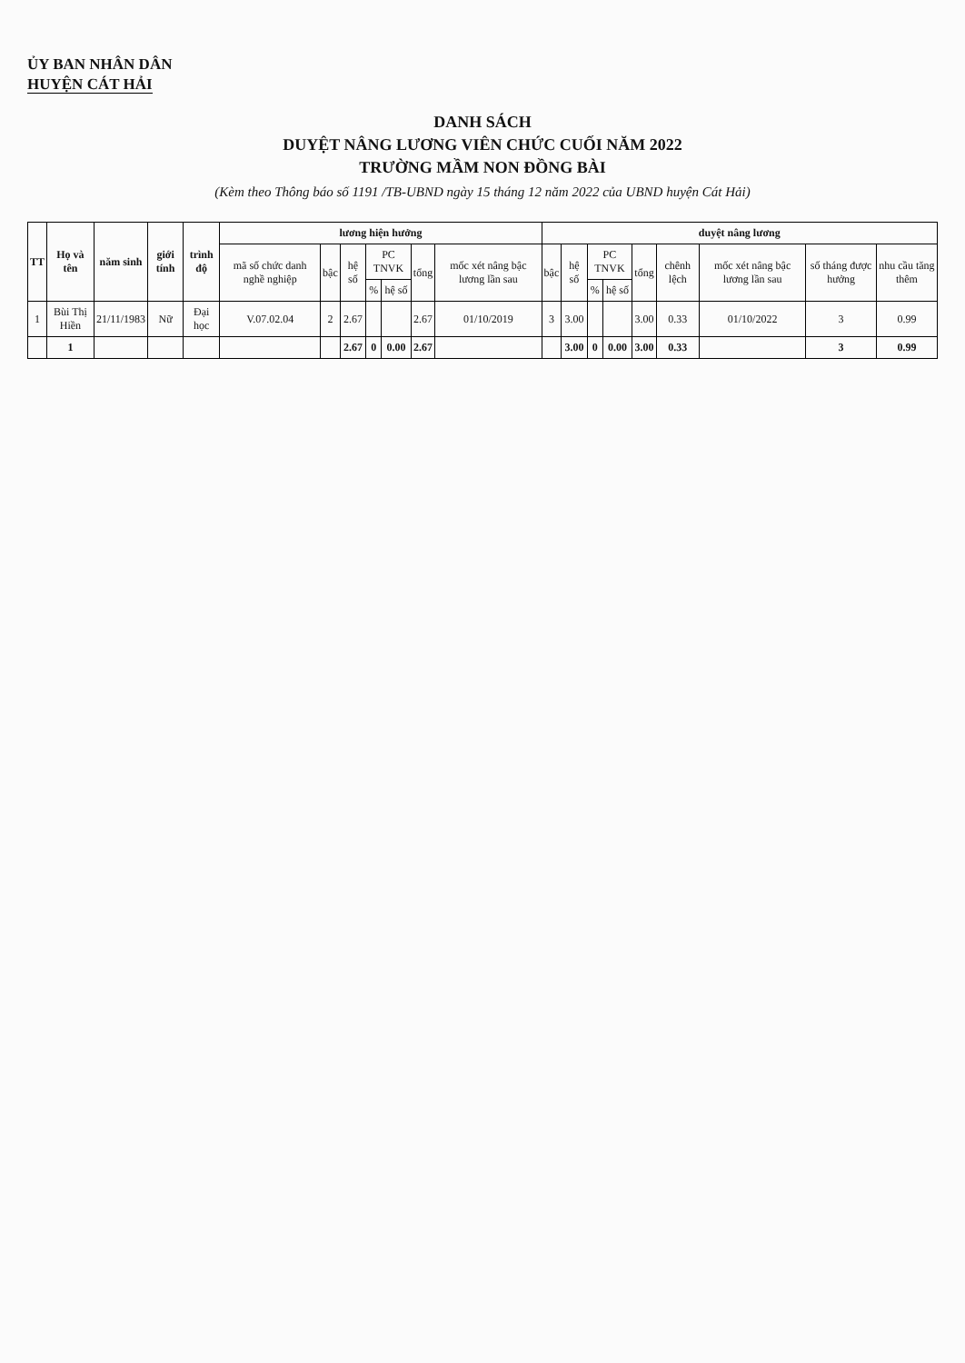ỦY BAN NHÂN DÂN
HUYỆN CÁT HẢI
DANH SÁCH
DUYỆT NÂNG LƯƠNG VIÊN CHỨC CUỐI NĂM 2022
TRƯỜNG MẦM NON ĐỒNG BÀI
(Kèm theo Thông báo số 1191 /TB-UBND ngày 15 tháng 12 năm 2022 của UBND huyện Cát Hải)
| TT | Họ và tên | năm sinh | giới tính | trình độ | lương hiện hưởng | | | | | | | duyệt nâng lương | | | | | | | | |
| --- | --- | --- | --- | --- | --- | --- | --- | --- | --- | --- | --- | --- | --- | --- | --- | --- | --- | --- | --- | --- |
| | | | | | mã số chức danh nghề nghiệp | bậc | hệ số | PC TNVK | | tổng | mốc xét nâng bậc lương lần sau | bậc | hệ số | PC TNVK | | tổng | chênh lệch | mốc xét nâng bậc lương lần sau | số tháng được hưởng | nhu cầu tăng thêm |
| | | | | | | | | % | hệ số | | | | | % | hệ số | | | | | |
| 1 | Bùi Thị Hiền | 21/11/1983 | Nữ | Đại học | V.07.02.04 | 2 | 2.67 | | | 2.67 | 01/10/2019 | 3 | 3.00 | | | 3.00 | 0.33 | 01/10/2022 | 3 | 0.99 |
| | 1 | | | | | | 2.67 | 0 | 0.00 | 2.67 | | | 3.00 | 0 | 0.00 | 3.00 | 0.33 | | 3 | 0.99 |